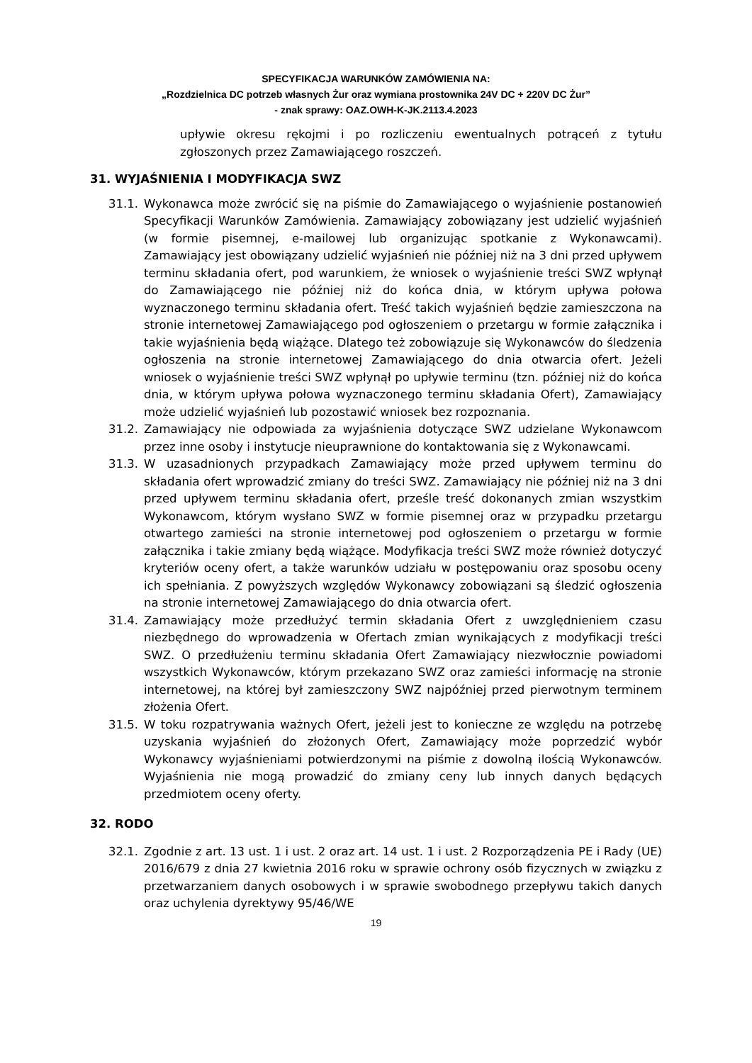SPECYFIKACJA WARUNKÓW ZAMÓWIENIA NA:
„Rozdzielnica DC potrzeb własnych Żur oraz wymiana prostownika 24V DC + 220V DC Żur”
- znak sprawy: OAZ.OWH-K-JK.2113.4.2023
upływie okresu rękojmi i po rozliczeniu ewentualnych potrąceń z tytułu zgłoszonych przez Zamawiającego roszczeń.
31. WYJAŚNIENIA I MODYFIKACJA SWZ
31.1. Wykonawca może zwrócić się na piśmie do Zamawiającego o wyjaśnienie postanowień Specyfikacji Warunków Zamówienia. Zamawiający zobowiązany jest udzielić wyjaśnień (w formie pisemnej, e-mailowej lub organizując spotkanie z Wykonawcami). Zamawiający jest obowiązany udzielić wyjaśnień nie później niż na 3 dni przed upływem terminu składania ofert, pod warunkiem, że wniosek o wyjaśnienie treści SWZ wpłynął do Zamawiającego nie później niż do końca dnia, w którym upływa połowa wyznaczonego terminu składania ofert. Treść takich wyjaśnień będzie zamieszczona na stronie internetowej Zamawiającego pod ogłoszeniem o przetargu w formie załącznika i takie wyjaśnienia będą wiążące. Dlatego też zobowiązuje się Wykonawców do śledzenia ogłoszenia na stronie internetowej Zamawiającego do dnia otwarcia ofert. Jeżeli wniosek o wyjaśnienie treści SWZ wpłynął po upływie terminu (tzn. później niż do końca dnia, w którym upływa połowa wyznaczonego terminu składania Ofert), Zamawiający może udzielić wyjaśnień lub pozostawić wniosek bez rozpoznania.
31.2. Zamawiający nie odpowiada za wyjaśnienia dotyczące SWZ udzielane Wykonawcom przez inne osoby i instytucje nieuprawnione do kontaktowania się z Wykonawcami.
31.3. W uzasadnionych przypadkach Zamawiający może przed upływem terminu do składania ofert wprowadzić zmiany do treści SWZ. Zamawiający nie później niż na 3 dni przed upływem terminu składania ofert, prześle treść dokonanych zmian wszystkim Wykonawcom, którym wysłano SWZ w formie pisemnej oraz w przypadku przetargu otwartego zamieści na stronie internetowej pod ogłoszeniem o przetargu w formie załącznika i takie zmiany będą wiążące. Modyfikacja treści SWZ może również dotyczyć kryteriów oceny ofert, a także warunków udziału w postępowaniu oraz sposobu oceny ich spełniania. Z powyższych względów Wykonawcy zobowiązani są śledzić ogłoszenia na stronie internetowej Zamawiającego do dnia otwarcia ofert.
31.4. Zamawiający może przedłużyć termin składania Ofert z uwzględnieniem czasu niezbędnego do wprowadzenia w Ofertach zmian wynikających z modyfikacji treści SWZ. O przedłużeniu terminu składania Ofert Zamawiający niezwłocznie powiadomi wszystkich Wykonawców, którym przekazano SWZ oraz zamieści informację na stronie internetowej, na której był zamieszczony SWZ najpóźniej przed pierwotnym terminem złożenia Ofert.
31.5. W toku rozpatrywania ważnych Ofert, jeżeli jest to konieczne ze względu na potrzebę uzyskania wyjaśnień do złożonych Ofert, Zamawiający może poprzedzić wybór Wykonawcy wyjaśnieniami potwierdzonymi na piśmie z dowolną ilością Wykonawców. Wyjaśnienia nie mogą prowadzić do zmiany ceny lub innych danych będących przedmiotem oceny oferty.
32. RODO
32.1. Zgodnie z art. 13 ust. 1 i ust. 2 oraz art. 14 ust. 1 i ust. 2 Rozporządzenia PE i Rady (UE) 2016/679 z dnia 27 kwietnia 2016 roku w sprawie ochrony osób fizycznych w związku z przetwarzaniem danych osobowych i w sprawie swobodnego przepływu takich danych oraz uchylenia dyrektywy 95/46/WE
19